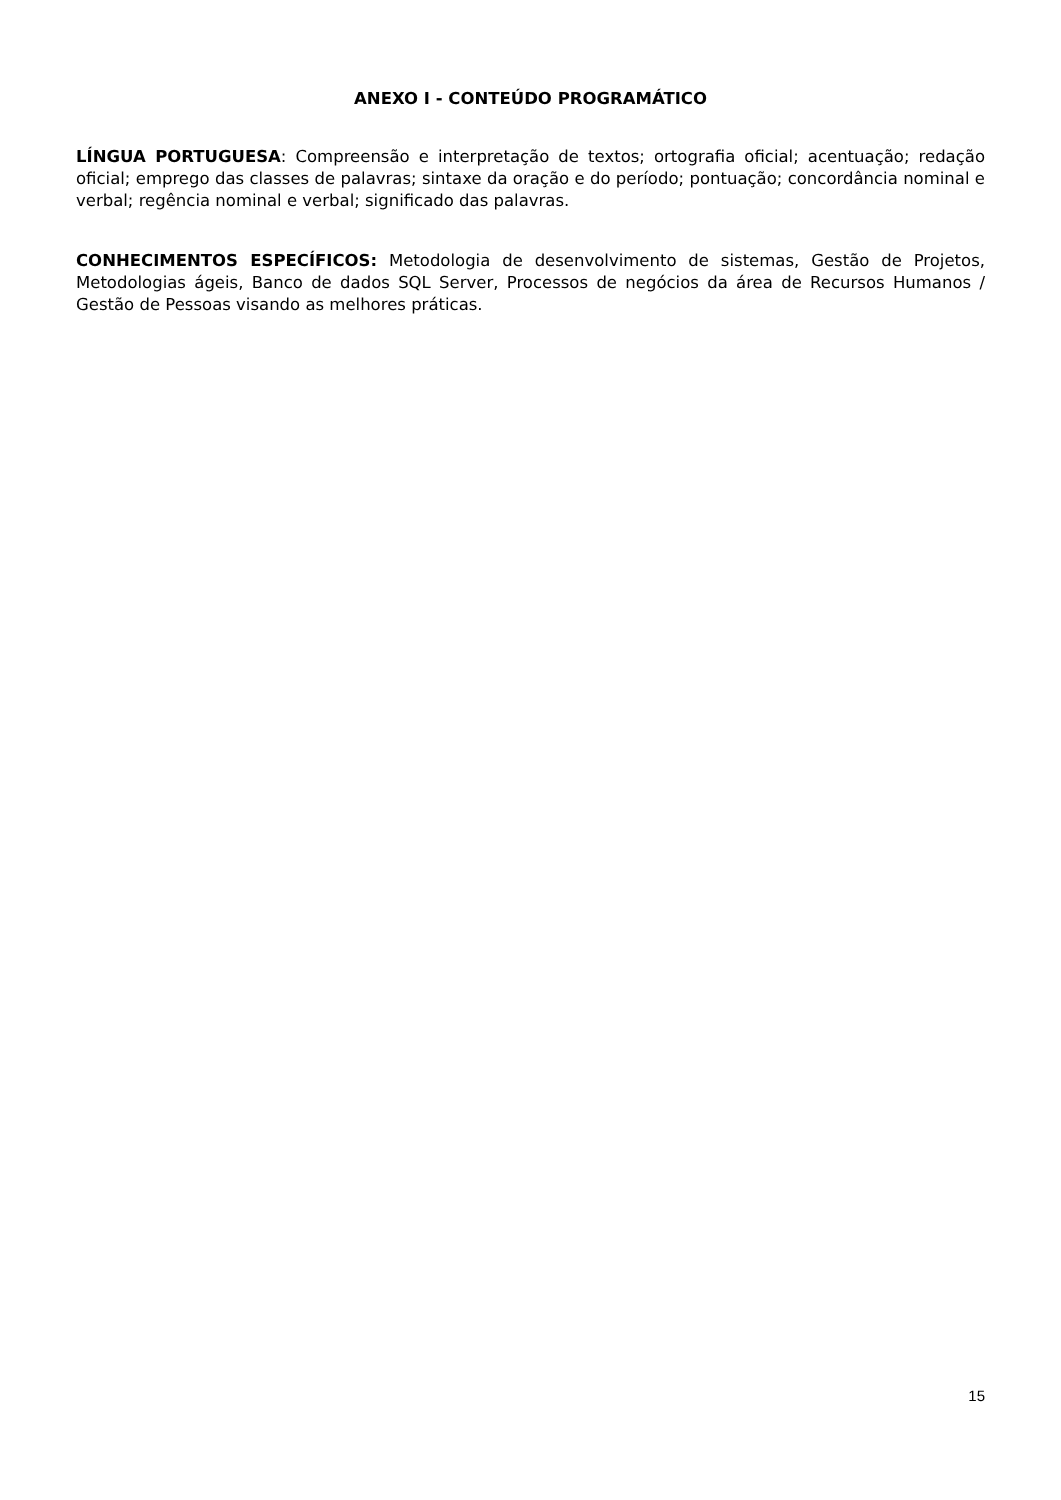ANEXO I - CONTEÚDO PROGRAMÁTICO
LÍNGUA PORTUGUESA: Compreensão e interpretação de textos; ortografia oficial; acentuação; redação oficial; emprego das classes de palavras; sintaxe da oração e do período; pontuação; concordância nominal e verbal; regência nominal e verbal; significado das palavras.
CONHECIMENTOS ESPECÍFICOS: Metodologia de desenvolvimento de sistemas, Gestão de Projetos, Metodologias ágeis, Banco de dados SQL Server, Processos de negócios da área de Recursos Humanos / Gestão de Pessoas visando as melhores práticas.
15